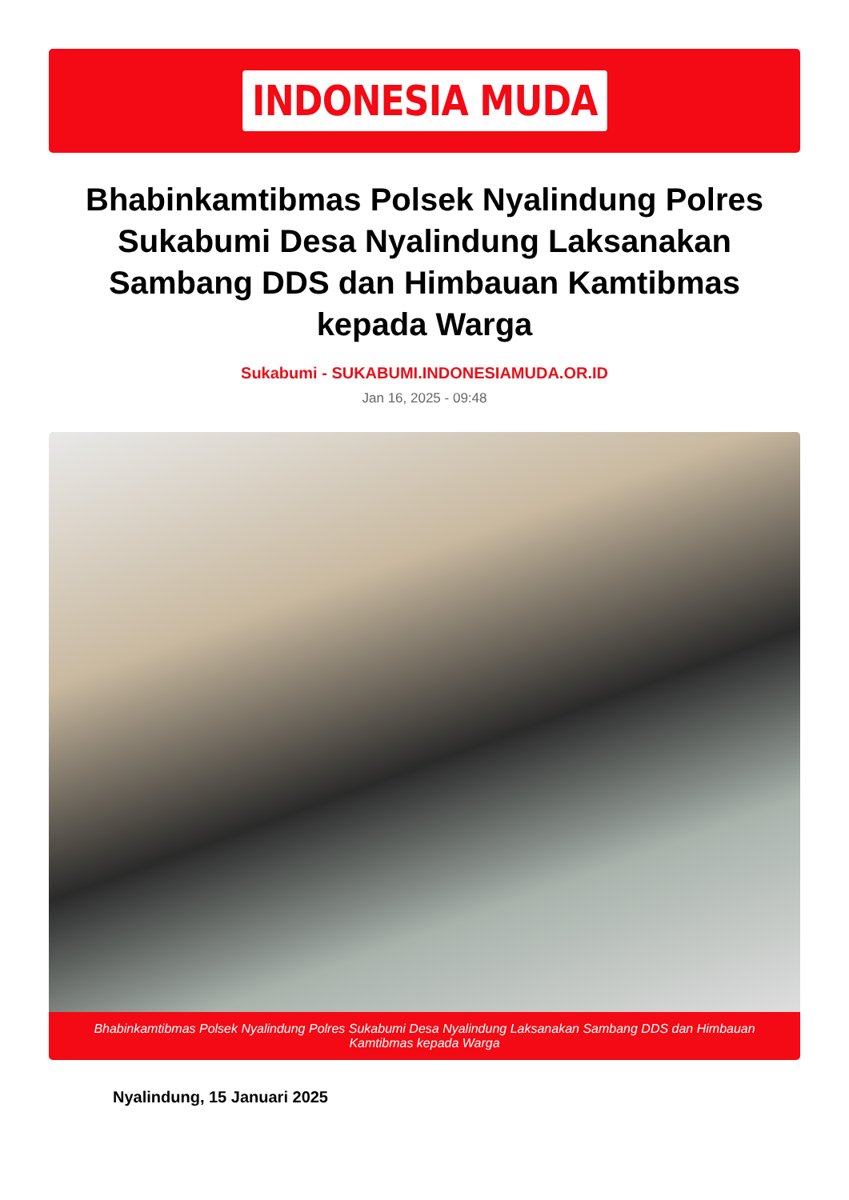INDONESIA MUDA
Bhabinkamtibmas Polsek Nyalindung Polres Sukabumi Desa Nyalindung Laksanakan Sambang DDS dan Himbauan Kamtibmas kepada Warga
Sukabumi - SUKABUMI.INDONESIAMUDA.OR.ID
Jan 16, 2025 - 09:48
Bhabinkamtibmas Polsek Nyalindung Polres Sukabumi Desa Nyalindung Laksanakan Sambang DDS dan Himbauan Kamtibmas kepada Warga
Nyalindung, 15 Januari 2025